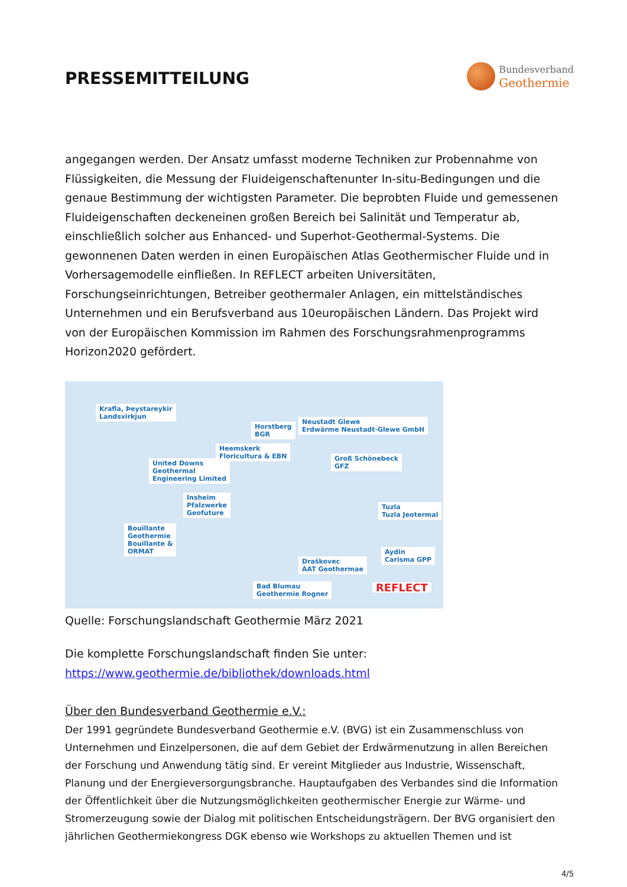PRESSEMITTEILUNG
Bundesverband
Geothermie
angegangen werden. Der Ansatz umfasst moderne Techniken zur Probennahme von Flüssigkeiten, die Messung der Fluideigenschaftenunter In-situ-Bedingungen und die genaue Bestimmung der wichtigsten Parameter. Die beprobten Fluide und gemessenen Fluideigenschaften deckeneinen großen Bereich bei Salinität und Temperatur ab, einschließlich solcher aus Enhanced- und Superhot-Geothermal-Systems. Die gewonnenen Daten werden in einen Europäischen Atlas Geothermischer Fluide und in Vorhersagemodelle einfließen. In REFLECT arbeiten Universitäten, Forschungseinrichtungen, Betreiber geothermaler Anlagen, ein mittelständisches Unternehmen und ein Berufsverband aus 10europäischen Ländern. Das Projekt wird von der Europäischen Kommission im Rahmen des Forschungsrahmenprogramms Horizon2020 gefördert.
Krafla, Þeystareykir
Landsvirkjun
Horstberg
BGR
Neustadt Glewe
Erdwärme Neustadt-Glewe GmbH
Heemskerk
Floricultura & EBN
United Downs
Geothermal
Engineering Limited
Groß Schönebeck
GFZ
Insheim
Pfalzwerke
Geofuture
Tuzla
Tuzla Jeotermal
Bouillante
Geothermie
Bouillante &
ORMAT Aydin
Carisma GPP Draškovec
AAT Geothermae
Bad Blumau
Geothermie Rogner REFLECT
Quelle: Forschungslandschaft Geothermie März 2021
Die komplette Forschungslandschaft finden Sie unter:
https://www.geothermie.de/bibliothek/downloads.html
Über den Bundesverband Geothermie e.V.:
Der 1991 gegründete Bundesverband Geothermie e.V. (BVG) ist ein Zusammenschluss von Unternehmen und Einzelpersonen, die auf dem Gebiet der Erdwärmenutzung in allen Bereichen der Forschung und Anwendung tätig sind. Er vereint Mitglieder aus Industrie, Wissenschaft, Planung und der Energieversorgungsbranche. Hauptaufgaben des Verbandes sind die Information der Öffentlichkeit über die Nutzungsmöglichkeiten geothermischer Energie zur Wärme- und Stromerzeugung sowie der Dialog mit politischen Entscheidungsträgern. Der BVG organisiert den jährlichen Geothermiekongress DGK ebenso wie Workshops zu aktuellen Themen und ist
4/5